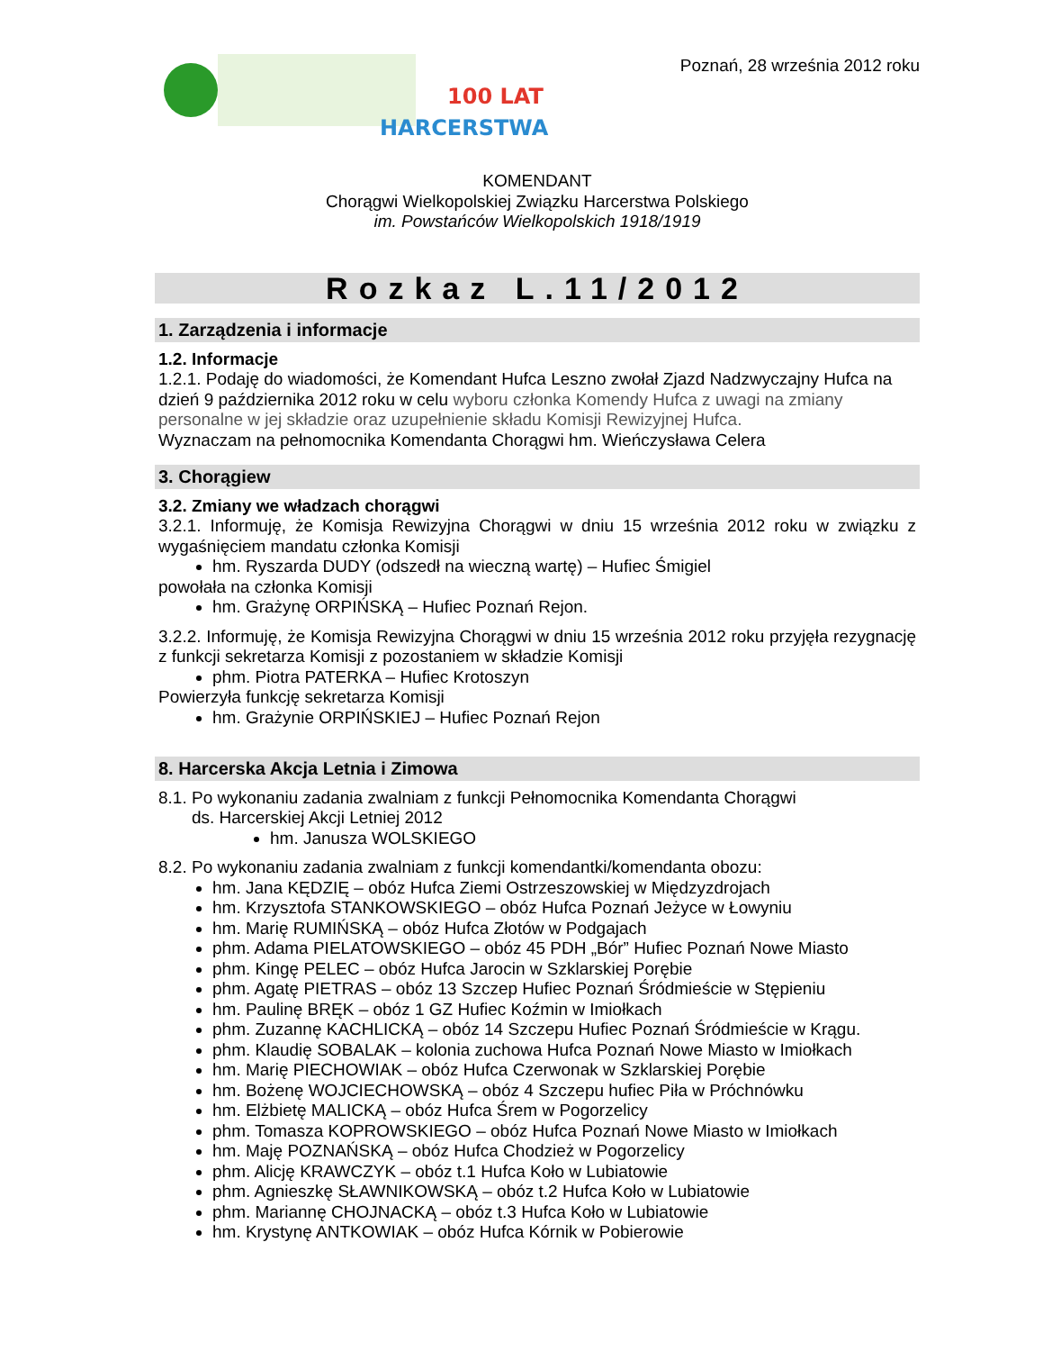100 LAT
HARCERSTWA
Poznań, 28 września 2012 roku
KOMENDANT
Chorągwi Wielkopolskiej Związku Harcerstwa Polskiego
im. Powstańców Wielkopolskich 1918/1919
Rozkaz L.11/2012
1. Zarządzenia i informacje
1.2. Informacje
1.2.1. Podaję do wiadomości, że Komendant Hufca Leszno zwołał Zjazd Nadzwyczajny Hufca na dzień 9 października 2012 roku w celu wyboru członka Komendy Hufca z uwagi na zmiany personalne w jej składzie oraz uzupełnienie składu Komisji Rewizyjnej Hufca.
Wyznaczam na pełnomocnika Komendanta Chorągwi hm. Wieńczysława Celera
3. Chorągiew
3.2. Zmiany we władzach chorągwi
3.2.1. Informuję, że Komisja Rewizyjna Chorągwi w dniu 15 września 2012 roku w związku z wygaśnięciem mandatu członka Komisji
hm. Ryszarda DUDY (odszedł na wieczną wartę) – Hufiec Śmigiel
powołała na członka Komisji
hm. Grażynę ORPIŃSKĄ – Hufiec Poznań Rejon.
3.2.2. Informuję, że Komisja Rewizyjna Chorągwi w dniu 15 września 2012 roku przyjęła rezygnację z funkcji sekretarza Komisji z pozostaniem w składzie Komisji
phm. Piotra PATERKA – Hufiec Krotoszyn
Powierzyła funkcję sekretarza Komisji
hm. Grażynie ORPIŃSKIEJ – Hufiec Poznań Rejon
8. Harcerska Akcja Letnia i Zimowa
8.1. Po wykonaniu zadania zwalniam z funkcji Pełnomocnika Komendanta Chorągwi
ds. Harcerskiej Akcji Letniej 2012
hm. Janusza WOLSKIEGO
8.2. Po wykonaniu zadania zwalniam z funkcji komendantki/komendanta obozu:
hm. Jana KĘDZIĘ – obóz Hufca Ziemi Ostrzeszowskiej w Międzyzdrojach
hm. Krzysztofa STANKOWSKIEGO – obóz Hufca Poznań Jeżyce w Łowyniu
hm. Marię RUMIŃSKĄ – obóz Hufca Złotów w Podgajach
phm. Adama PIELATOWSKIEGO – obóz 45 PDH „Bór” Hufiec Poznań Nowe Miasto
phm. Kingę PELEC – obóz Hufca Jarocin w Szklarskiej Porębie
phm. Agatę PIETRAS – obóz 13 Szczep Hufiec Poznań Śródmieście w Stępieniu
hm. Paulinę BRĘK – obóz 1 GZ Hufiec Koźmin w Imiołkach
phm. Zuzannę KACHLICKĄ – obóz 14 Szczepu Hufiec Poznań Śródmieście w Krągu.
phm. Klaudię SOBALAK – kolonia zuchowa Hufca Poznań Nowe Miasto w Imiołkach
hm. Marię PIECHOWIAK – obóz Hufca Czerwonak w Szklarskiej Porębie
hm. Bożenę WOJCIECHOWSKĄ – obóz 4 Szczepu hufiec Piła w Próchnówku
hm. Elżbietę MALICKĄ – obóz Hufca Śrem w Pogorzelicy
phm. Tomasza KOPROWSKIEGO – obóz Hufca Poznań Nowe Miasto w Imiołkach
hm. Maję POZNAŃSKĄ – obóz Hufca Chodzież w Pogorzelicy
phm. Alicję KRAWCZYK – obóz t.1 Hufca Koło w Lubiatowie
phm. Agnieszkę SŁAWNIKOWSKĄ – obóz t.2 Hufca Koło w Lubiatowie
phm. Mariannę CHOJNACKĄ – obóz t.3 Hufca Koło w Lubiatowie
hm. Krystynę ANTKOWIAK – obóz Hufca Kórnik w Pobierowie